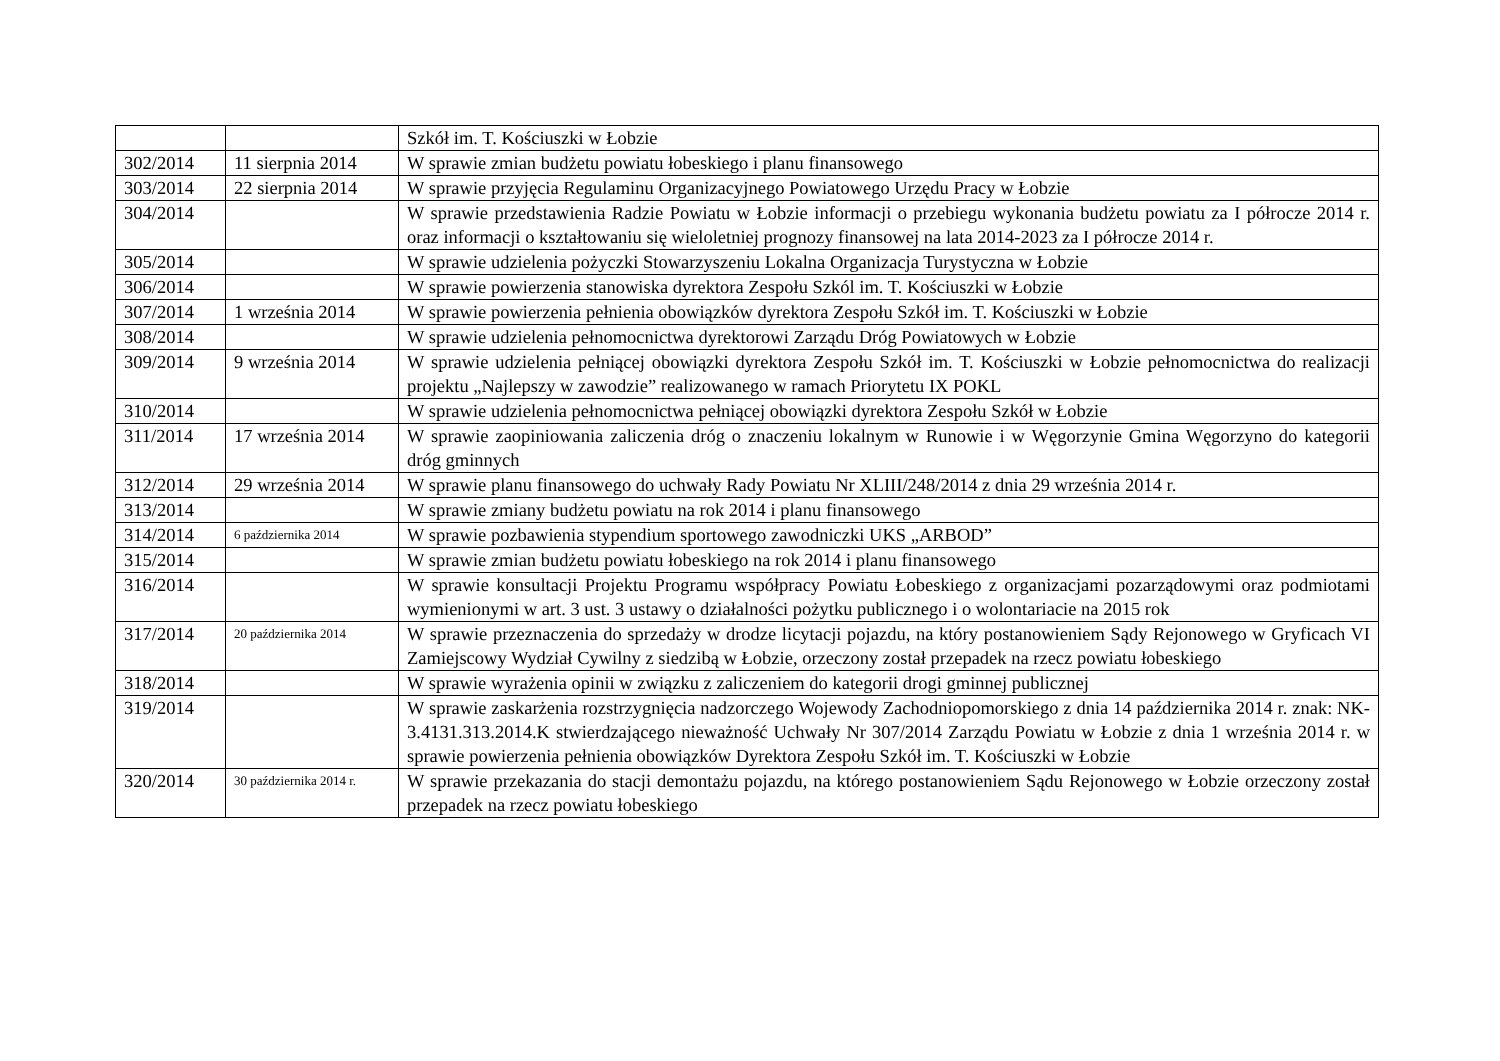| | | Szkół im. T. Kościuszki w Łobzie |
| 302/2014 | 11 sierpnia 2014 | W sprawie zmian budżetu powiatu łobeskiego i planu finansowego |
| 303/2014 | 22 sierpnia 2014 | W sprawie przyjęcia Regulaminu Organizacyjnego Powiatowego Urzędu Pracy w Łobzie |
| 304/2014 | | W sprawie przedstawienia Radzie Powiatu w Łobzie informacji o przebiegu wykonania budżetu powiatu za I półrocze 2014 r. oraz informacji o kształtowaniu się wieloletniej prognozy finansowej na lata 2014-2023 za I półrocze 2014 r. |
| 305/2014 | | W sprawie udzielenia pożyczki Stowarzyszeniu Lokalna Organizacja Turystyczna w Łobzie |
| 306/2014 | | W sprawie powierzenia stanowiska dyrektora Zespołu Szkól im. T. Kościuszki w Łobzie |
| 307/2014 | 1 września 2014 | W sprawie powierzenia pełnienia obowiązków dyrektora Zespołu Szkół im. T. Kościuszki w Łobzie |
| 308/2014 | | W sprawie udzielenia pełnomocnictwa dyrektorowi Zarządu Dróg Powiatowych w Łobzie |
| 309/2014 | 9 września 2014 | W sprawie udzielenia pełniącej obowiązki dyrektora Zespołu Szkół im. T. Kościuszki w Łobzie pełnomocnictwa do realizacji projektu „Najlepszy w zawodzie” realizowanego w ramach Priorytetu IX POKL |
| 310/2014 | | W sprawie udzielenia pełnomocnictwa pełniącej obowiązki dyrektora Zespołu Szkół w Łobzie |
| 311/2014 | 17 września 2014 | W sprawie zaopiniowania zaliczenia dróg o znaczeniu lokalnym w Runowie i w Węgorzynie Gmina Węgorzyno do kategorii dróg gminnych |
| 312/2014 | 29 września 2014 | W sprawie planu finansowego do uchwały Rady Powiatu Nr XLIII/248/2014 z dnia 29 września 2014 r. |
| 313/2014 | | W sprawie zmiany budżetu powiatu na rok 2014 i planu finansowego |
| 314/2014 | 6 października 2014 | W sprawie pozbawienia stypendium sportowego zawodniczki UKS „ARBOD” |
| 315/2014 | | W sprawie zmian budżetu powiatu łobeskiego na rok 2014 i planu finansowego |
| 316/2014 | | W sprawie konsultacji Projektu Programu współpracy Powiatu Łobeskiego z organizacjami pozarządowymi oraz podmiotami wymienionymi w art. 3 ust. 3 ustawy o działalności pożytku publicznego i o wolontariacie na 2015 rok |
| 317/2014 | 20 października 2014 | W sprawie przeznaczenia do sprzedaży w drodze licytacji pojazdu, na który postanowieniem Sądy Rejonowego w Gryficach VI Zamiejscowy Wydział Cywilny z siedzibą w Łobzie, orzeczony został przepadek na rzecz powiatu łobeskiego |
| 318/2014 | | W sprawie wyrażenia opinii w związku z zaliczeniem do kategorii drogi gminnej publicznej |
| 319/2014 | | W sprawie zaskarżenia rozstrzygnięcia nadzorczego Wojewody Zachodniopomorskiego z dnia 14 października 2014 r. znak: NK-3.4131.313.2014.K stwierdzającego nieważność Uchwały Nr 307/2014 Zarządu Powiatu w Łobzie z dnia 1 września 2014 r. w sprawie powierzenia pełnienia obowiązków Dyrektora Zespołu Szkół im. T. Kościuszki w Łobzie |
| 320/2014 | 30 października 2014 r. | W sprawie przekazania do stacji demontażu pojazdu, na którego postanowieniem Sądu Rejonowego w Łobzie orzeczony został przepadek na rzecz powiatu łobeskiego |